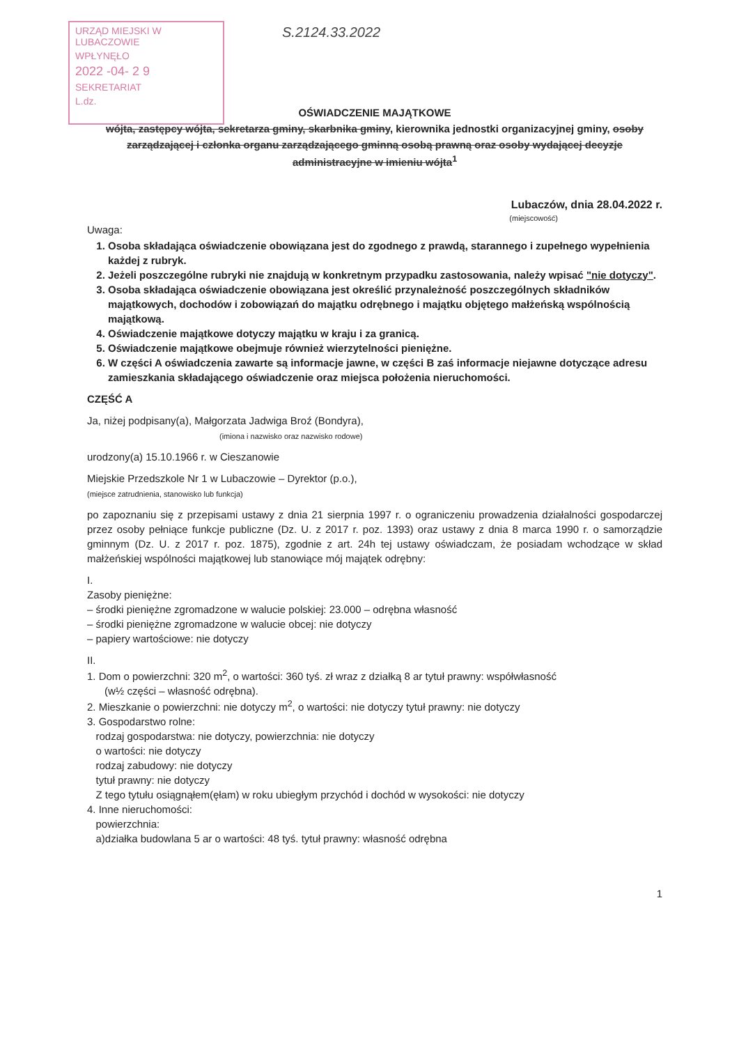URZĄD MIEJSKI W LUBACZOWIE
WPŁYNĘŁO
2022 -04- 2 9
SEKRETARIAT
L.dz.
S.2124.33.2022
OŚWIADCZENIE MAJĄTKOWE
wójta, zastępcy wójta, sekretarza gminy, skarbnika gminy, kierownika jednostki organizacyjnej gminy, osoby zarządzającej i członka organu zarządzającego gminną osobą prawną oraz osoby wydającej decyzje administracyjne w imieniu wójta<sup>1</sup>
Lubaczów, dnia 28.04.2022 r.
(miejscowość)
Uwaga:
1. Osoba składająca oświadczenie obowiązana jest do zgodnego z prawdą, starannego i zupełnego wypełnienia każdej z rubryk.
2. Jeżeli poszczególne rubryki nie znajdują w konkretnym przypadku zastosowania, należy wpisać "nie dotyczy".
3. Osoba składająca oświadczenie obowiązana jest określić przynależność poszczególnych składników majątkowych, dochodów i zobowiązań do majątku odrębnego i majątku objętego małżeńską wspólnością majątkową.
4. Oświadczenie majątkowe dotyczy majątku w kraju i za granicą.
5. Oświadczenie majątkowe obejmuje również wierzytelności pieniężne.
6. W części A oświadczenia zawarte są informacje jawne, w części B zaś informacje niejawne dotyczące adresu zamieszkania składającego oświadczenie oraz miejsca położenia nieruchomości.
CZĘŚĆ A
Ja, niżej podpisany(a), Małgorzata Jadwiga Broź (Bondyra),
(imiona i nazwisko oraz nazwisko rodowe)
urodzony(a) 15.10.1966 r. w Cieszanowie
Miejskie Przedszkole Nr 1 w Lubaczowie – Dyrektor (p.o.),
(miejsce zatrudnienia, stanowisko lub funkcja)
po zapoznaniu się z przepisami ustawy z dnia 21 sierpnia 1997 r. o ograniczeniu prowadzenia działalności gospodarczej przez osoby pełniące funkcje publiczne (Dz. U. z 2017 r. poz. 1393) oraz ustawy z dnia 8 marca 1990 r. o samorządzie gminnym (Dz. U. z 2017 r. poz. 1875), zgodnie z art. 24h tej ustawy oświadczam, że posiadam wchodzące w skład małżeńskiej wspólności majątkowej lub stanowiące mój majątek odrębny:
I.
Zasoby pieniężne:
– środki pieniężne zgromadzone w walucie polskiej: 23.000 – odrębna własność
– środki pieniężne zgromadzone w walucie obcej: nie dotyczy
– papiery wartościowe: nie dotyczy
II.
1. Dom o powierzchni: 320 m<sup>2</sup>, o wartości: 360 tyś. zł wraz z działką 8 ar tytuł prawny: współwłasność
(w½ części – własność odrębna).
2. Mieszkanie o powierzchni: nie dotyczy m<sup>2</sup>, o wartości: nie dotyczy tytuł prawny: nie dotyczy
3. Gospodarstwo rolne:
rodzaj gospodarstwa: nie dotyczy, powierzchnia: nie dotyczy
o wartości: nie dotyczy
rodzaj zabudowy: nie dotyczy
tytuł prawny: nie dotyczy
Z tego tytułu osiągnąłem(ęłam) w roku ubiegłym przychód i dochód w wysokości: nie dotyczy
4. Inne nieruchomości:
powierzchnia:
a)działka budowlana 5 ar o wartości: 48 tyś. tytuł prawny: własność odrębna
1